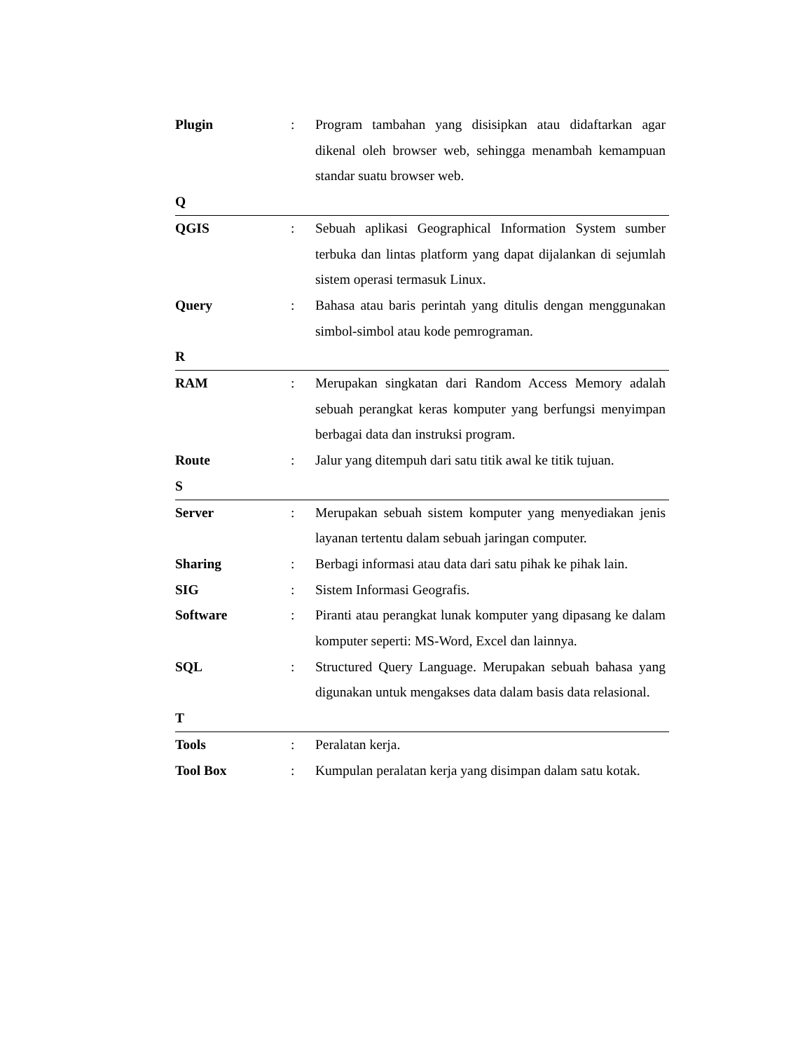Plugin : Program tambahan yang disisipkan atau didaftarkan agar dikenal oleh browser web, sehingga menambah kemampuan standar suatu browser web.
Q
QGIS : Sebuah aplikasi Geographical Information System sumber terbuka dan lintas platform yang dapat dijalankan di sejumlah sistem operasi termasuk Linux.
Query : Bahasa atau baris perintah yang ditulis dengan menggunakan simbol-simbol atau kode pemrograman.
R
RAM : Merupakan singkatan dari Random Access Memory adalah sebuah perangkat keras komputer yang berfungsi menyimpan berbagai data dan instruksi program.
Route : Jalur yang ditempuh dari satu titik awal ke titik tujuan.
S
Server : Merupakan sebuah sistem komputer yang menyediakan jenis layanan tertentu dalam sebuah jaringan computer.
Sharing : Berbagi informasi atau data dari satu pihak ke pihak lain.
SIG : Sistem Informasi Geografis.
Software : Piranti atau perangkat lunak komputer yang dipasang ke dalam komputer seperti: MS-Word, Excel dan lainnya.
SQL : Structured Query Language. Merupakan sebuah bahasa yang digunakan untuk mengakses data dalam basis data relasional.
T
Tools : Peralatan kerja.
Tool Box : Kumpulan peralatan kerja yang disimpan dalam satu kotak.